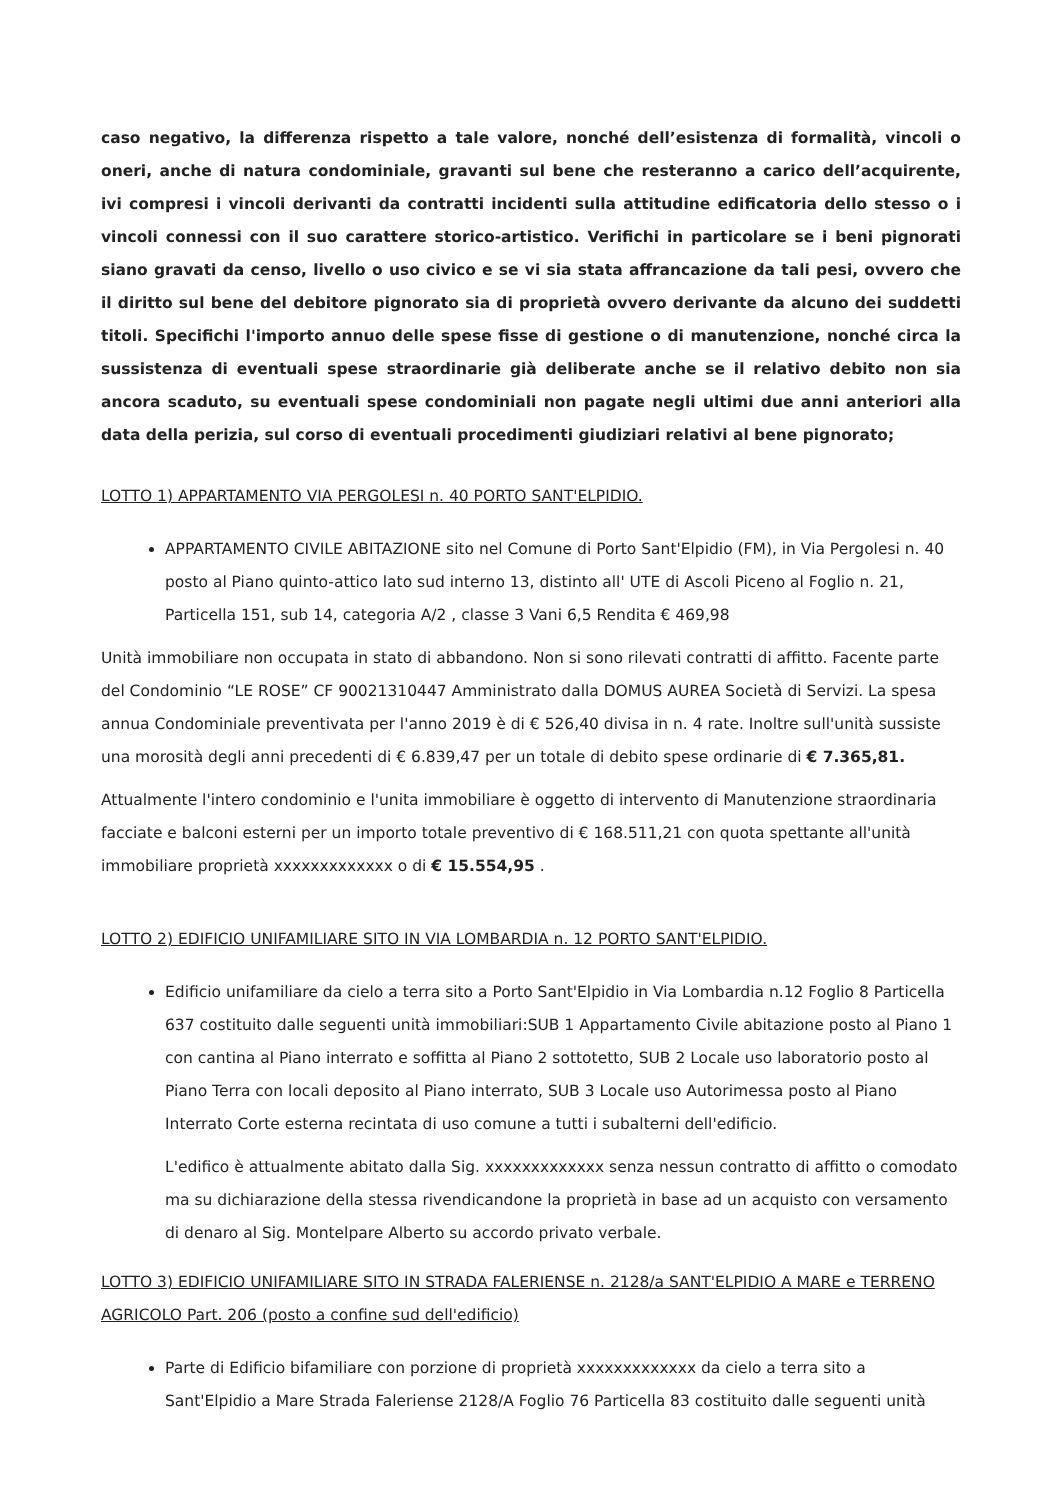caso negativo, la differenza rispetto a tale valore, nonché dell’esistenza di formalità, vincoli o oneri, anche di natura condominiale, gravanti sul bene che resteranno a carico dell’acquirente, ivi compresi i vincoli derivanti da contratti incidenti sulla attitudine edificatoria dello stesso o i vincoli connessi con il suo carattere storico-artistico. Verifichi in particolare se i beni pignorati siano gravati da censo, livello o uso civico e se vi sia stata affrancazione da tali pesi, ovvero che il diritto sul bene del debitore pignorato sia di proprietà ovvero derivante da alcuno dei suddetti titoli. Specifichi l'importo annuo delle spese fisse di gestione o di manutenzione, nonché circa la sussistenza di eventuali spese straordinarie già deliberate anche se il relativo debito non sia ancora scaduto, su eventuali spese condominiali non pagate negli ultimi due anni anteriori alla data della perizia, sul corso di eventuali procedimenti giudiziari relativi al bene pignorato;
LOTTO 1) APPARTAMENTO VIA PERGOLESI n. 40 PORTO SANT'ELPIDIO.
APPARTAMENTO CIVILE ABITAZIONE sito nel Comune di Porto Sant'Elpidio (FM), in Via Pergolesi n. 40 posto al Piano quinto-attico lato sud interno 13, distinto all' UTE di Ascoli Piceno al Foglio n. 21, Particella 151, sub 14, categoria A/2 , classe 3 Vani 6,5 Rendita € 469,98
Unità immobiliare non occupata in stato di abbandono. Non si sono rilevati contratti di affitto. Facente parte del Condominio “LE ROSE” CF 90021310447 Amministrato dalla DOMUS AUREA Società di Servizi. La spesa annua Condominiale preventivata per l'anno 2019 è di € 526,40 divisa in n. 4 rate. Inoltre sull'unità sussiste una morosità degli anni precedenti di € 6.839,47 per un totale di debito spese ordinarie di € 7.365,81.
Attualmente l'intero condominio e l'unita immobiliare è oggetto di intervento di Manutenzione straordinaria facciate e balconi esterni per un importo totale preventivo di € 168.511,21 con quota spettante all'unità immobiliare proprietà xxxxxxxxxxxxx o di € 15.554,95 .
LOTTO 2) EDIFICIO UNIFAMILIARE SITO IN VIA LOMBARDIA n. 12 PORTO SANT'ELPIDIO.
Edificio unifamiliare da cielo a terra sito a Porto Sant'Elpidio in Via Lombardia n.12 Foglio 8 Particella 637 costituito dalle seguenti unità immobiliari:SUB 1 Appartamento Civile abitazione posto al Piano 1 con cantina al Piano interrato e soffitta al Piano 2 sottotetto, SUB 2 Locale uso laboratorio posto al Piano Terra con locali deposito al Piano interrato, SUB 3 Locale uso Autorimessa posto al Piano Interrato Corte esterna recintata di uso comune a tutti i subalterni dell'edificio.
L'edifico è attualmente abitato dalla Sig. xxxxxxxxxxxxx senza nessun contratto di affitto o comodato ma su dichiarazione della stessa rivendicandone la proprietà in base ad un acquisto con versamento di denaro al Sig. Montelpare Alberto su accordo privato verbale.
LOTTO 3) EDIFICIO UNIFAMILIARE SITO IN STRADA FALERIENSE n. 2128/a SANT'ELPIDIO A MARE e TERRENO AGRICOLO Part. 206 (posto a confine sud dell'edificio)
Parte di Edificio bifamiliare con porzione di proprietà xxxxxxxxxxxxx da cielo a terra sito a Sant'Elpidio a Mare Strada Faleriense 2128/A Foglio 76 Particella 83 costituito dalle seguenti unità